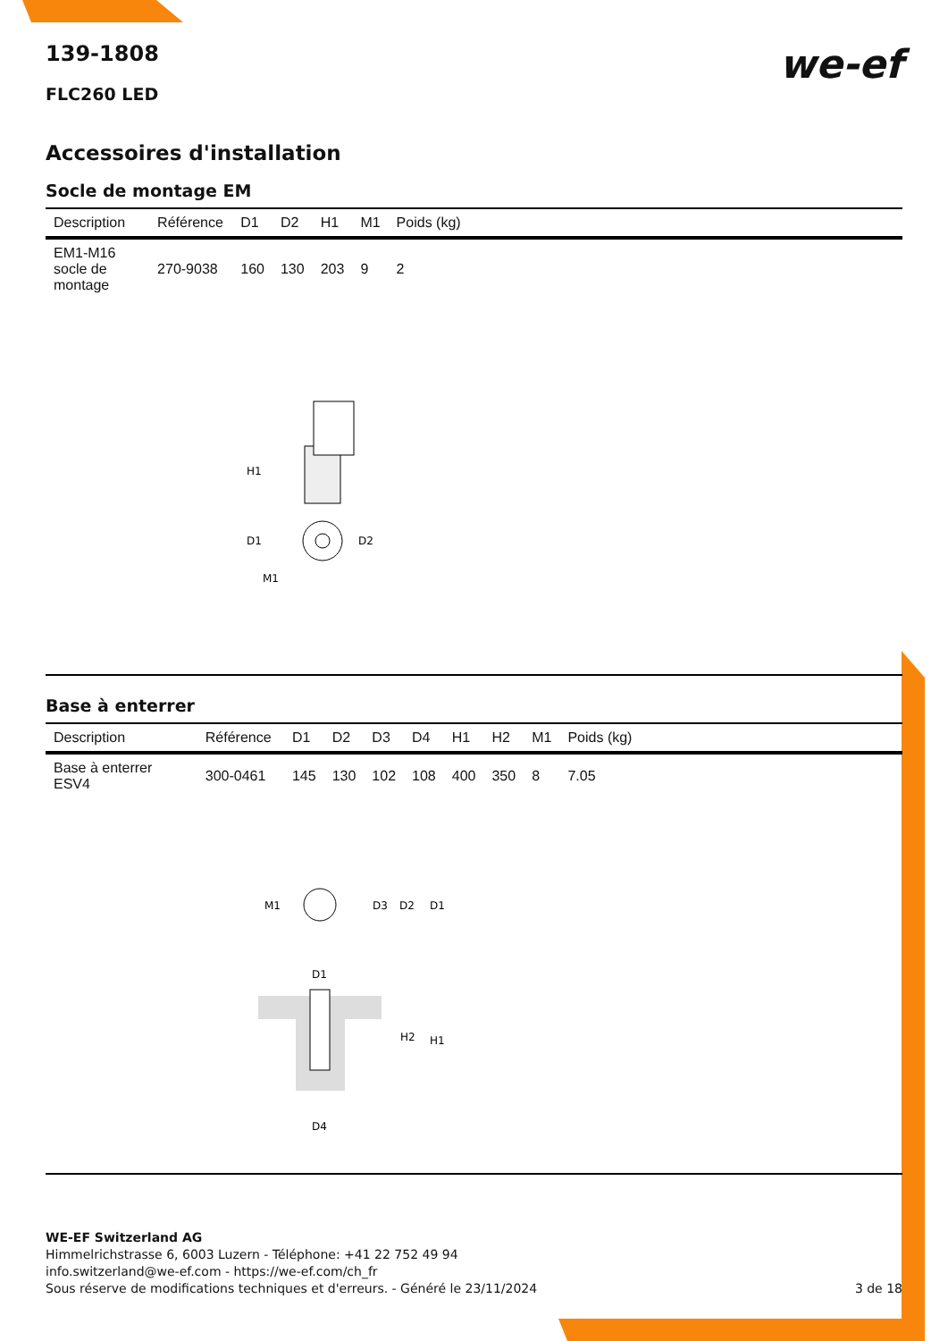we-ef
139-1808
FLC260 LED
Accessoires d'installation
Socle de montage EM
| Description | Référence | D1 | D2 | H1 | M1 | Poids (kg) |
| --- | --- | --- | --- | --- | --- | --- |
| EM1-M16 socle de montage | 270-9038 | 160 | 130 | 203 | 9 | 2 |
H1
D1
D2
M1
Base à enterrer
| Description | Référence | D1 | D2 | D3 | D4 | H1 | H2 | M1 | Poids (kg) |
| --- | --- | --- | --- | --- | --- | --- | --- | --- | --- |
| Base à enterrer ESV4 | 300-0461 | 145 | 130 | 102 | 108 | 400 | 350 | 8 | 7.05 |
M1
D3
D2
D1
D1
H2
H1
D4
WE-EF Switzerland AG
Himmelrichstrasse 6, 6003 Luzern - Téléphone: +41 22 752 49 94
info.switzerland@we-ef.com - https://we-ef.com/ch_fr
3 de 18 Sous réserve de modifications techniques et d'erreurs. - Généré le 23/11/2024